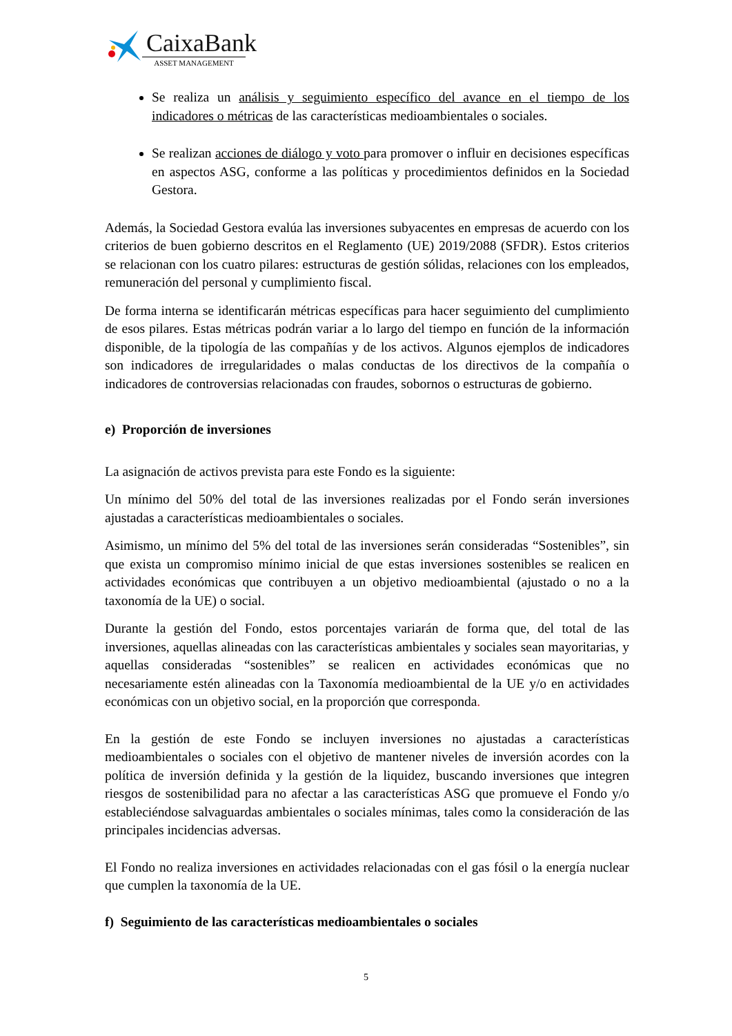CaixaBank
ASSET MANAGEMENT
Se realiza un análisis y seguimiento específico del avance en el tiempo de los indicadores o métricas de las características medioambientales o sociales.
Se realizan acciones de diálogo y voto para promover o influir en decisiones específicas en aspectos ASG, conforme a las políticas y procedimientos definidos en la Sociedad Gestora.
Además, la Sociedad Gestora evalúa las inversiones subyacentes en empresas de acuerdo con los criterios de buen gobierno descritos en el Reglamento (UE) 2019/2088 (SFDR). Estos criterios se relacionan con los cuatro pilares: estructuras de gestión sólidas, relaciones con los empleados, remuneración del personal y cumplimiento fiscal.
De forma interna se identificarán métricas específicas para hacer seguimiento del cumplimiento de esos pilares. Estas métricas podrán variar a lo largo del tiempo en función de la información disponible, de la tipología de las compañías y de los activos. Algunos ejemplos de indicadores son indicadores de irregularidades o malas conductas de los directivos de la compañía o indicadores de controversias relacionadas con fraudes, sobornos o estructuras de gobierno.
e) Proporción de inversiones
La asignación de activos prevista para este Fondo es la siguiente:
Un mínimo del 50% del total de las inversiones realizadas por el Fondo serán inversiones ajustadas a características medioambientales o sociales.
Asimismo, un mínimo del 5% del total de las inversiones serán consideradas “Sostenibles”, sin que exista un compromiso mínimo inicial de que estas inversiones sostenibles se realicen en actividades económicas que contribuyen a un objetivo medioambiental (ajustado o no a la taxonomía de la UE) o social.
Durante la gestión del Fondo, estos porcentajes variarán de forma que, del total de las inversiones, aquellas alineadas con las características ambientales y sociales sean mayoritarias, y aquellas consideradas “sostenibles” se realicen en actividades económicas que no necesariamente estén alineadas con la Taxonomía medioambiental de la UE y/o en actividades económicas con un objetivo social, en la proporción que corresponda.
En la gestión de este Fondo se incluyen inversiones no ajustadas a características medioambientales o sociales con el objetivo de mantener niveles de inversión acordes con la política de inversión definida y la gestión de la liquidez, buscando inversiones que integren riesgos de sostenibilidad para no afectar a las características ASG que promueve el Fondo y/o estableciéndose salvaguardas ambientales o sociales mínimas, tales como la consideración de las principales incidencias adversas.
El Fondo no realiza inversiones en actividades relacionadas con el gas fósil o la energía nuclear que cumplen la taxonomía de la UE.
f) Seguimiento de las características medioambientales o sociales
5